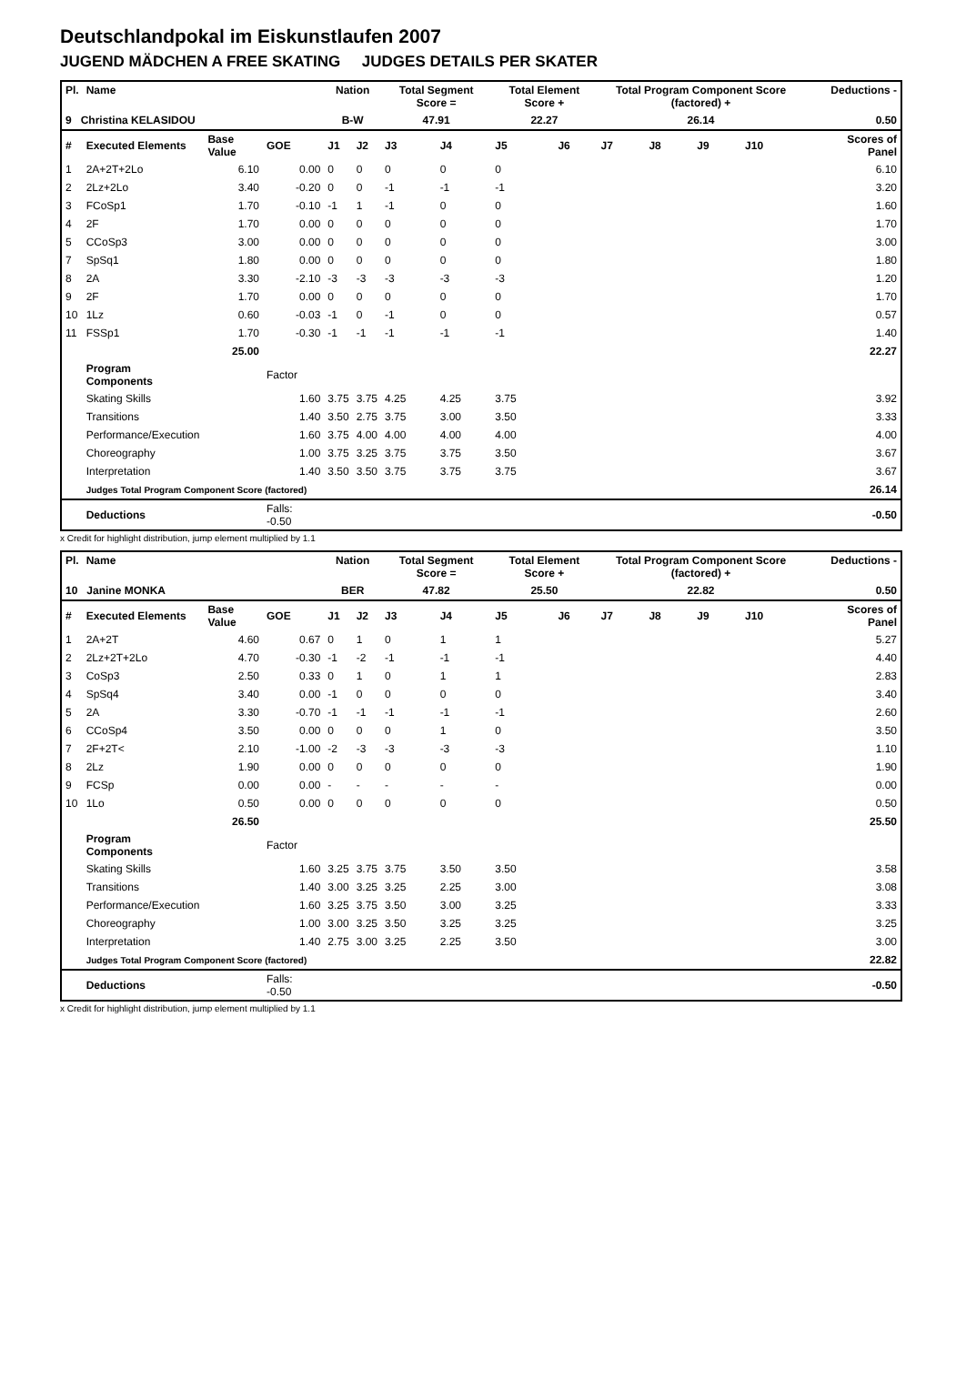Deutschlandpokal im Eiskunstlaufen 2007
JUGEND MÄDCHEN A FREE SKATING JUDGES DETAILS PER SKATER
| Pl. | Name | | | Nation | | Total Segment Score = | | Total Element Score + | | Total Program Component Score (factored) + | | | | Deductions - | | |
| --- | --- | --- | --- | --- | --- | --- | --- | --- | --- | --- | --- | --- | --- | --- | --- | --- |
| 9 Christina KELASIDOU | | | | B-W | | 47.91 | | 22.27 | | 26.14 | | | | 0.50 | | |
| # | Executed Elements | Base Value | GOE | J1 | J2 | J3 | J4 | J5 | J6 | J7 | J8 | J9 | J10 | | | Scores of Panel |
| 1 | 2A+2T+2Lo | 6.10 | 0.00 | 0 | 0 | 0 | 0 | 0 | | | | | | | | 6.10 |
| 2 | 2Lz+2Lo | 3.40 | -0.20 | 0 | 0 | -1 | -1 | -1 | | | | | | | | 3.20 |
| 3 | FCoSp1 | 1.70 | -0.10 | -1 | 1 | -1 | 0 | 0 | | | | | | | | 1.60 |
| 4 | 2F | 1.70 | 0.00 | 0 | 0 | 0 | 0 | 0 | | | | | | | | 1.70 |
| 5 | CCoSp3 | 3.00 | 0.00 | 0 | 0 | 0 | 0 | 0 | | | | | | | | 3.00 |
| 7 | SpSq1 | 1.80 | 0.00 | 0 | 0 | 0 | 0 | 0 | | | | | | | | 1.80 |
| 8 | 2A | 3.30 | -2.10 | -3 | -3 | -3 | -3 | -3 | | | | | | | | 1.20 |
| 9 | 2F | 1.70 | 0.00 | 0 | 0 | 0 | 0 | 0 | | | | | | | | 1.70 |
| 10 | 1Lz | 0.60 | -0.03 | -1 | 0 | -1 | 0 | 0 | | | | | | | | 0.57 |
| 11 | FSSp1 | 1.70 | -0.30 | -1 | -1 | -1 | -1 | -1 | | | | | | | | 1.40 |
| | | 25.00 | | | | | | | | | | | | | | 22.27 |
| | Program Components | | Factor | | | | | | | | | | | | | |
| | Skating Skills | | 1.60 | 3.75 | 3.75 | 4.25 | 4.25 | 3.75 | | | | | | | | 3.92 |
| | Transitions | | 1.40 | 3.50 | 2.75 | 3.75 | 3.00 | 3.50 | | | | | | | | 3.33 |
| | Performance/Execution | | 1.60 | 3.75 | 4.00 | 4.00 | 4.00 | 4.00 | | | | | | | | 4.00 |
| | Choreography | | 1.00 | 3.75 | 3.25 | 3.75 | 3.75 | 3.50 | | | | | | | | 3.67 |
| | Interpretation | | 1.40 | 3.50 | 3.50 | 3.75 | 3.75 | 3.75 | | | | | | | | 3.67 |
| | Judges Total Program Component Score (factored) | | | | | | | | | | | | | | | 26.14 |
| | Deductions | | Falls: -0.50 | | | | | | | | | | | | | -0.50 |
x Credit for highlight distribution, jump element multiplied by 1.1
| Pl. | Name | | | Nation | | Total Segment Score = | | Total Element Score + | | Total Program Component Score (factored) + | | | | Deductions - | | |
| --- | --- | --- | --- | --- | --- | --- | --- | --- | --- | --- | --- | --- | --- | --- | --- | --- |
| 10 Janine MONKA | | | | BER | | 47.82 | | 25.50 | | 22.82 | | | | 0.50 | | |
| # | Executed Elements | Base Value | GOE | J1 | J2 | J3 | J4 | J5 | J6 | J7 | J8 | J9 | J10 | | | Scores of Panel |
| 1 | 2A+2T | 4.60 | 0.67 | 0 | 1 | 0 | 1 | 1 | | | | | | | | 5.27 |
| 2 | 2Lz+2T+2Lo | 4.70 | -0.30 | -1 | -2 | -1 | -1 | -1 | | | | | | | | 4.40 |
| 3 | CoSp3 | 2.50 | 0.33 | 0 | 1 | 0 | 1 | 1 | | | | | | | | 2.83 |
| 4 | SpSq4 | 3.40 | 0.00 | -1 | 0 | 0 | 0 | 0 | | | | | | | | 3.40 |
| 5 | 2A | 3.30 | -0.70 | -1 | -1 | -1 | -1 | -1 | | | | | | | | 2.60 |
| 6 | CCoSp4 | 3.50 | 0.00 | 0 | 0 | 0 | 1 | 0 | | | | | | | | 3.50 |
| 7 | 2F+2T< | 2.10 | -1.00 | -2 | -3 | -3 | -3 | -3 | | | | | | | | 1.10 |
| 8 | 2Lz | 1.90 | 0.00 | 0 | 0 | 0 | 0 | 0 | | | | | | | | 1.90 |
| 9 | FCSp | 0.00 | 0.00 | - | - | - | - | - | | | | | | | | 0.00 |
| 10 | 1Lo | 0.50 | 0.00 | 0 | 0 | 0 | 0 | 0 | | | | | | | | 0.50 |
| | | 26.50 | | | | | | | | | | | | | | 25.50 |
| | Program Components | | Factor | | | | | | | | | | | | | |
| | Skating Skills | | 1.60 | 3.25 | 3.75 | 3.75 | 3.50 | 3.50 | | | | | | | | 3.58 |
| | Transitions | | 1.40 | 3.00 | 3.25 | 3.25 | 2.25 | 3.00 | | | | | | | | 3.08 |
| | Performance/Execution | | 1.60 | 3.25 | 3.75 | 3.50 | 3.00 | 3.25 | | | | | | | | 3.33 |
| | Choreography | | 1.00 | 3.00 | 3.25 | 3.50 | 3.25 | 3.25 | | | | | | | | 3.25 |
| | Interpretation | | 1.40 | 2.75 | 3.00 | 3.25 | 2.25 | 3.50 | | | | | | | | 3.00 |
| | Judges Total Program Component Score (factored) | | | | | | | | | | | | | | | 22.82 |
| | Deductions | | Falls: -0.50 | | | | | | | | | | | | | -0.50 |
x Credit for highlight distribution, jump element multiplied by 1.1